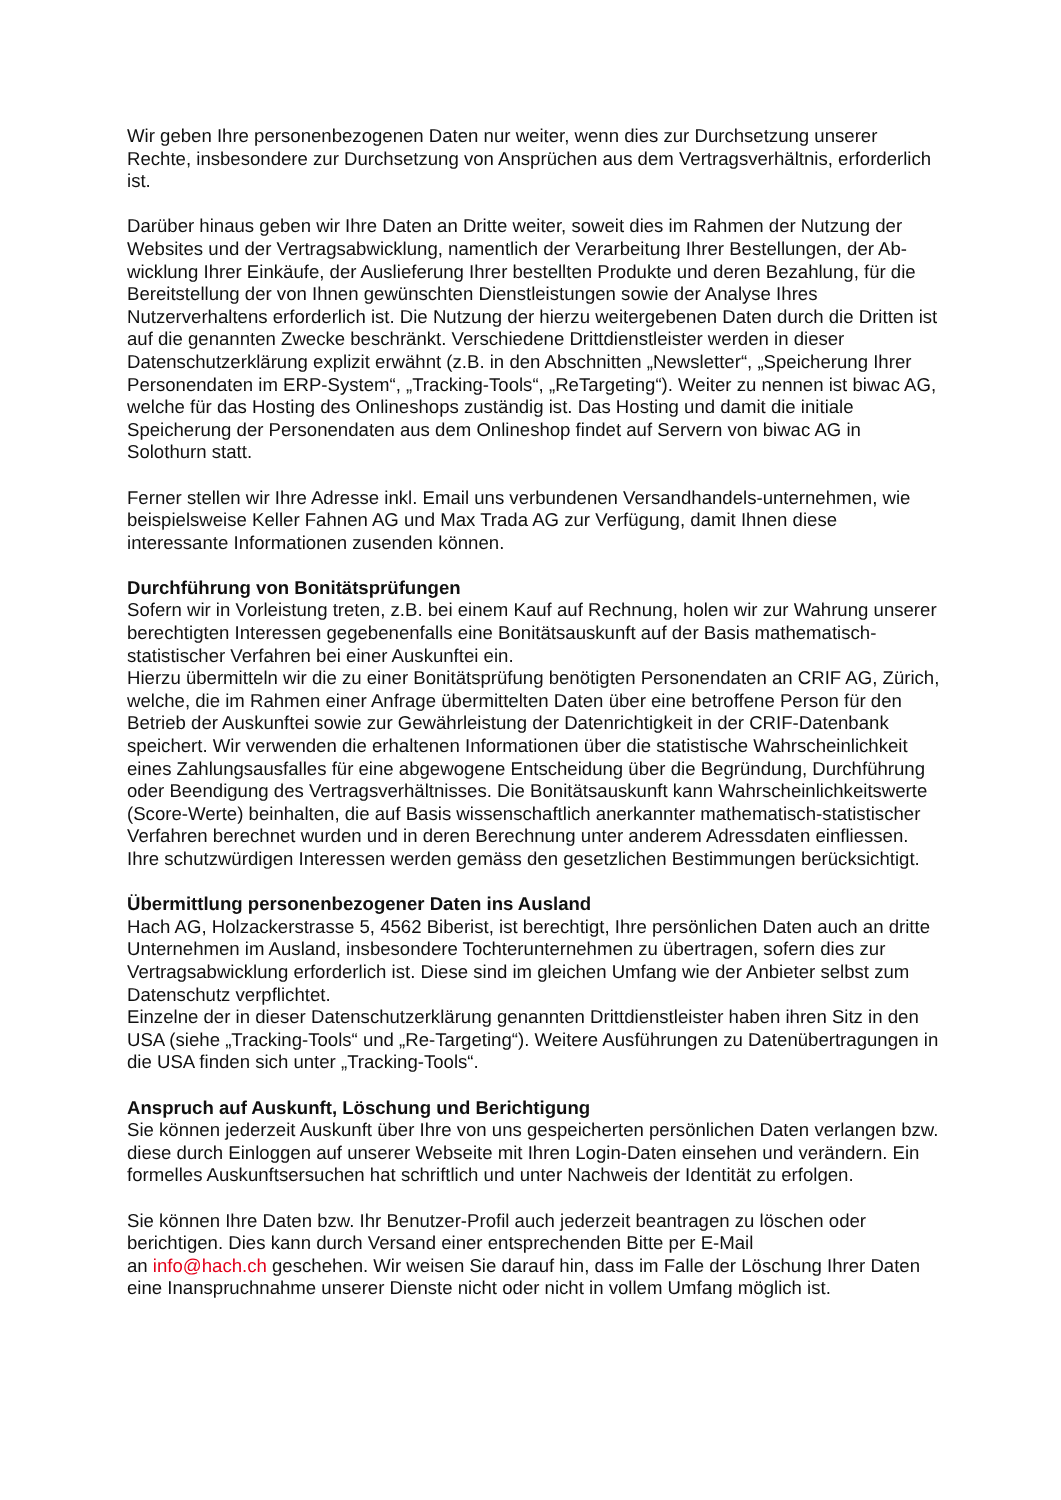Wir geben Ihre personenbezogenen Daten nur weiter, wenn dies zur Durchsetzung unserer Rechte, insbesondere zur Durchsetzung von Ansprüchen aus dem Vertragsverhältnis, erforderlich ist.
Darüber hinaus geben wir Ihre Daten an Dritte weiter, soweit dies im Rahmen der Nutzung der Websites und der Vertragsabwicklung, namentlich der Verarbeitung Ihrer Bestellungen, der Ab-wicklung Ihrer Einkäufe, der Auslieferung Ihrer bestellten Produkte und deren Bezahlung, für die Bereitstellung der von Ihnen gewünschten Dienstleistungen sowie der Analyse Ihres Nutzerverhaltens erforderlich ist. Die Nutzung der hierzu weitergebenen Daten durch die Dritten ist auf die genannten Zwecke beschränkt. Verschiedene Drittdienstleister werden in dieser Datenschutzerklärung explizit erwähnt (z.B. in den Abschnitten „Newsletter“, „Speicherung Ihrer Personendaten im ERP-System“, „Tracking-Tools“, „ReTargeting“). Weiter zu nennen ist biwac AG, welche für das Hosting des Onlineshops zuständig ist. Das Hosting und damit die initiale Speicherung der Personendaten aus dem Onlineshop findet auf Servern von biwac AG in Solothurn statt.
Ferner stellen wir Ihre Adresse inkl. Email uns verbundenen Versandhandels-unternehmen, wie beispielsweise Keller Fahnen AG und Max Trada AG zur Verfügung, damit Ihnen diese interessante Informationen zusenden können.
Durchführung von Bonitätsprüfungen
Sofern wir in Vorleistung treten, z.B. bei einem Kauf auf Rechnung, holen wir zur Wahrung unserer berechtigten Interessen gegebenenfalls eine Bonitätsauskunft auf der Basis mathematisch-statistischer Verfahren bei einer Auskunftei ein.
Hierzu übermitteln wir die zu einer Bonitätsprüfung benötigten Personendaten an CRIF AG, Zürich, welche, die im Rahmen einer Anfrage übermittelten Daten über eine betroffene Person für den Betrieb der Auskunftei sowie zur Gewährleistung der Datenrichtigkeit in der CRIF-Datenbank speichert. Wir verwenden die erhaltenen Informationen über die statistische Wahrscheinlichkeit eines Zahlungsausfalles für eine abgewogene Entscheidung über die Begründung, Durchführung oder Beendigung des Vertragsverhältnisses. Die Bonitätsauskunft kann Wahrscheinlichkeitswerte (Score-Werte) beinhalten, die auf Basis wissenschaftlich anerkannter mathematisch-statistischer Verfahren berechnet wurden und in deren Berechnung unter anderem Adressdaten einfliessen. Ihre schutzwürdigen Interessen werden gemäss den gesetzlichen Bestimmungen berücksichtigt.
Übermittlung personenbezogener Daten ins Ausland
Hach AG, Holzackerstrasse 5, 4562 Biberist, ist berechtigt, Ihre persönlichen Daten auch an dritte Unternehmen im Ausland, insbesondere Tochterunternehmen zu übertragen, sofern dies zur Vertragsabwicklung erforderlich ist. Diese sind im gleichen Umfang wie der Anbieter selbst zum Datenschutz verpflichtet.
Einzelne der in dieser Datenschutzerklärung genannten Drittdienstleister haben ihren Sitz in den USA (siehe „Tracking-Tools“ und „Re-Targeting“). Weitere Ausführungen zu Datenübertragungen in die USA finden sich unter „Tracking-Tools“.
Anspruch auf Auskunft, Löschung und Berichtigung
Sie können jederzeit Auskunft über Ihre von uns gespeicherten persönlichen Daten verlangen bzw. diese durch Einloggen auf unserer Webseite mit Ihren Login-Daten einsehen und verändern. Ein formelles Auskunftsersuchen hat schriftlich und unter Nachweis der Identität zu erfolgen.
Sie können Ihre Daten bzw. Ihr Benutzer-Profil auch jederzeit beantragen zu löschen oder berichtigen. Dies kann durch Versand einer entsprechenden Bitte per E-Mail
an info@hach.ch geschehen. Wir weisen Sie darauf hin, dass im Falle der Löschung Ihrer Daten eine Inanspruchnahme unserer Dienste nicht oder nicht in vollem Umfang möglich ist.